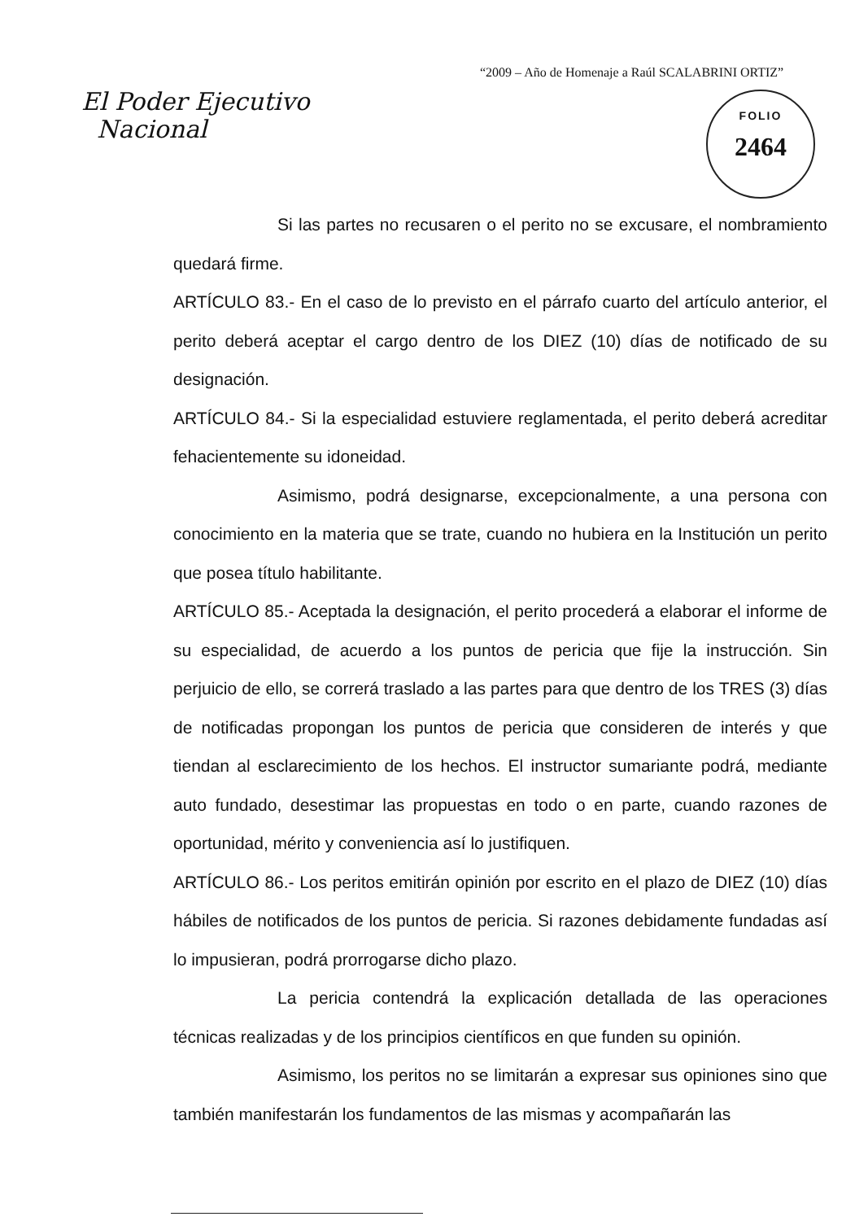“2009 – Año de Homenaje a Raúl SCALABRINI ORTIZ”
El Poder Ejecutivo
Nacional
FOLIO
2464
Si las partes no recusaren o el perito no se excusare, el nombramiento quedará firme.
ARTÍCULO 83.- En el caso de lo previsto en el párrafo cuarto del artículo anterior, el perito deberá aceptar el cargo dentro de los DIEZ (10) días de notificado de su designación.
ARTÍCULO 84.- Si la especialidad estuviere reglamentada, el perito deberá acreditar fehacientemente su idoneidad.
Asimismo, podrá designarse, excepcionalmente, a una persona con conocimiento en la materia que se trate, cuando no hubiera en la Institución un perito que posea título habilitante.
ARTÍCULO 85.- Aceptada la designación, el perito procederá a elaborar el informe de su especialidad, de acuerdo a los puntos de pericia que fije la instrucción. Sin perjuicio de ello, se correrá traslado a las partes para que dentro de los TRES (3) días de notificadas propongan los puntos de pericia que consideren de interés y que tiendan al esclarecimiento de los hechos. El instructor sumariante podrá, mediante auto fundado, desestimar las propuestas en todo o en parte, cuando razones de oportunidad, mérito y conveniencia así lo justifiquen.
ARTÍCULO 86.- Los peritos emitirán opinión por escrito en el plazo de DIEZ (10) días hábiles de notificados de los puntos de pericia. Si razones debidamente fundadas así lo impusieran, podrá prorrogarse dicho plazo.
La pericia contendrá la explicación detallada de las operaciones técnicas realizadas y de los principios científicos en que funden su opinión.
Asimismo, los peritos no se limitarán a expresar sus opiniones sino que también manifestarán los fundamentos de las mismas y acompañarán las